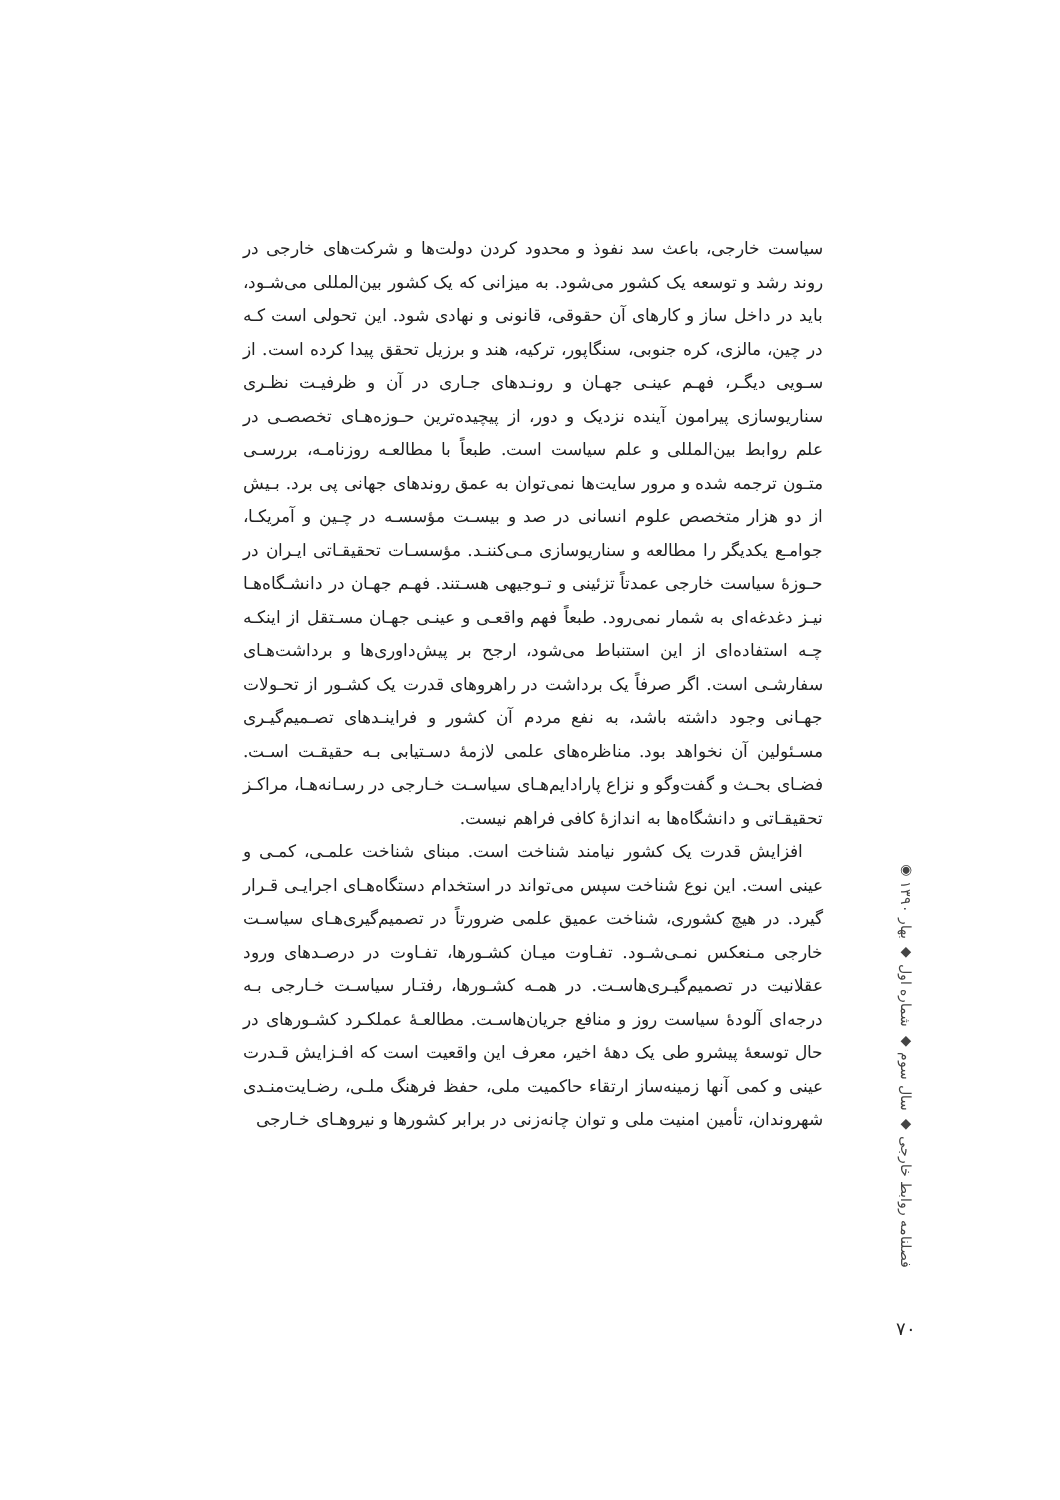سیاست خارجی، باعث سد نفوذ و محدود کردن دولت‌ها و شرکت‌های خارجی در روند رشد و توسعه یک کشور می‌شود. به میزانی که یک کشور بین‌المللی می‌شـود، باید در داخل ساز و کارهای آن حقوقی، قانونی و نهادی شود. این تحولی است کـه در چین، مالزی، کره جنوبی، سنگاپور، ترکیه، هند و برزیل تحقق پیدا کرده است. از سـویی دیگـر، فهـم عینـی جهـان و رونـدهای جـاری در آن و ظرفیـت نظـری سناریوسازی پیرامون آینده نزدیک و دور، از پیچیده‌ترین حـوزه‌هـای تخصصـی در علم روابط بین‌المللی و علم سیاست است. طبعاً با مطالعـه روزنامـه، بررسـی متـون ترجمه شده و مرور سایت‌ها نمی‌توان به عمق روندهای جهانی پی برد. بـیش از دو هزار متخصص علوم انسانی در صد و بیسـت مؤسسـه در چـین و آمریکـا، جوامـع یکدیگر را مطالعه و سناریوسازی مـی‌کننـد. مؤسسـات تحقیقـاتی ایـران در حـوزۀ سیاست خارجی عمدتاً تزئینی و تـوجیهی هسـتند. فهـم جهـان در دانشـگاه‌هـا نیـز دغدغه‌ای به شمار نمی‌رود. طبعاً فهم واقعـی و عینـی جهـان مسـتقل از اینکـه چـه استفاده‌ای از این استنباط می‌شود، ارجح بر پیش‌داوری‌ها و برداشت‌هـای سفارشـی است. اگر صرفاً یک برداشت در راهروهای قدرت یک کشـور از تحـولات جهـانی وجود داشته باشد، به نفع مردم آن کشور و فراینـدهای تصـمیم‌گیـری مسـئولین آن نخواهد بود. مناظره‌های علمی لازمۀ دسـتیابی بـه حقیقـت اسـت. فضـای بحـث و گفت‌وگو و نزاع پارادایم‌هـای سیاسـت خـارجی در رسـانه‌هـا، مراکـز تحقیقـاتی و دانشگاه‌ها به اندازۀ کافی فراهم نیست.
افزایش قدرت یک کشور نیامند شناخت است. مبنای شناخت علمـی، کمـی و عینی است. این نوع شناخت سپس می‌تواند در استخدام دستگاه‌هـای اجرایـی قـرار گیرد. در هیچ کشوری، شناخت عمیق علمی ضرورتاً در تصمیم‌گیری‌هـای سیاسـت خارجی مـنعکس نمـی‌شـود. تفـاوت میـان کشـورها، تفـاوت در درصـدهای ورود عقلانیت در تصمیم‌گیـری‌هاسـت. در همـه کشـورها، رفتـار سیاسـت خـارجی بـه درجه‌ای آلودۀ سیاست روز و منافع جریان‌هاسـت. مطالعـۀ عملکـرد کشـورهای در حال توسعۀ پیشرو طی یک دهۀ اخیر، معرف این واقعیت است که افـزایش قـدرت عینی و کمی آنها زمینه‌ساز ارتقاء حاکمیت ملی، حفظ فرهنگ ملـی، رضـایت‌منـدی شهروندان، تأمین امنیت ملی و توان چانه‌زنی در برابر کشورها و نیروهـای خـارجی
فصلنامه روابط خارجی ◆ سال سوم ◆ شماره اول ◆ بهار ۱۳۹۰ ◉
۷۰